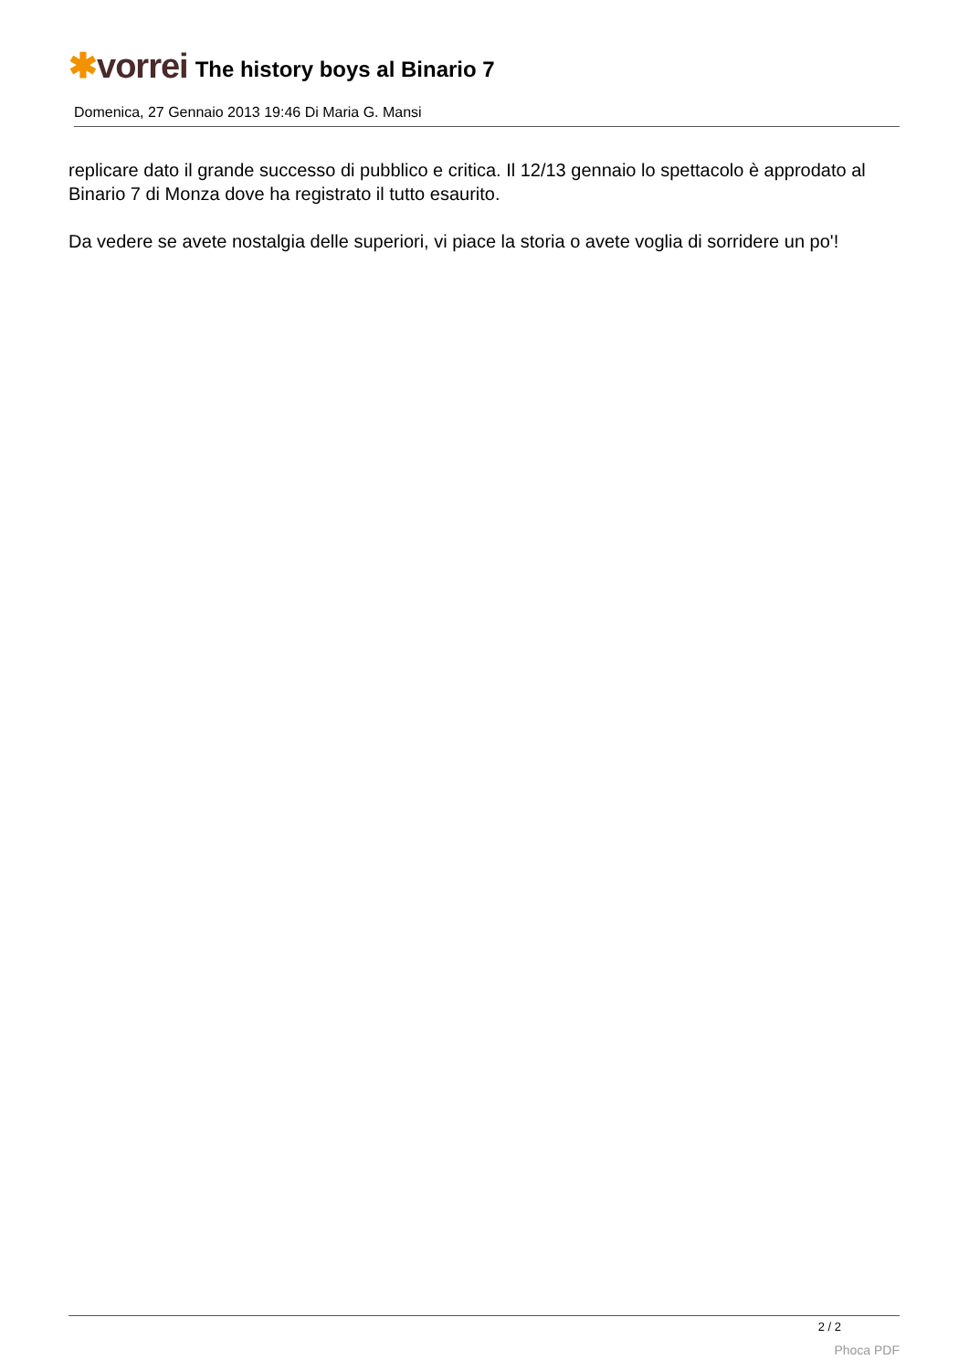✱vorrei
The history boys al Binario 7
Domenica, 27 Gennaio 2013 19:46 Di Maria G. Mansi
replicare dato il grande successo di pubblico e critica. Il 12/13 gennaio lo spettacolo è approdato al Binario 7 di Monza dove ha registrato il tutto esaurito.
Da vedere se avete nostalgia delle superiori, vi piace la storia o avete voglia di sorridere un po'!
2 / 2
Phoca PDF